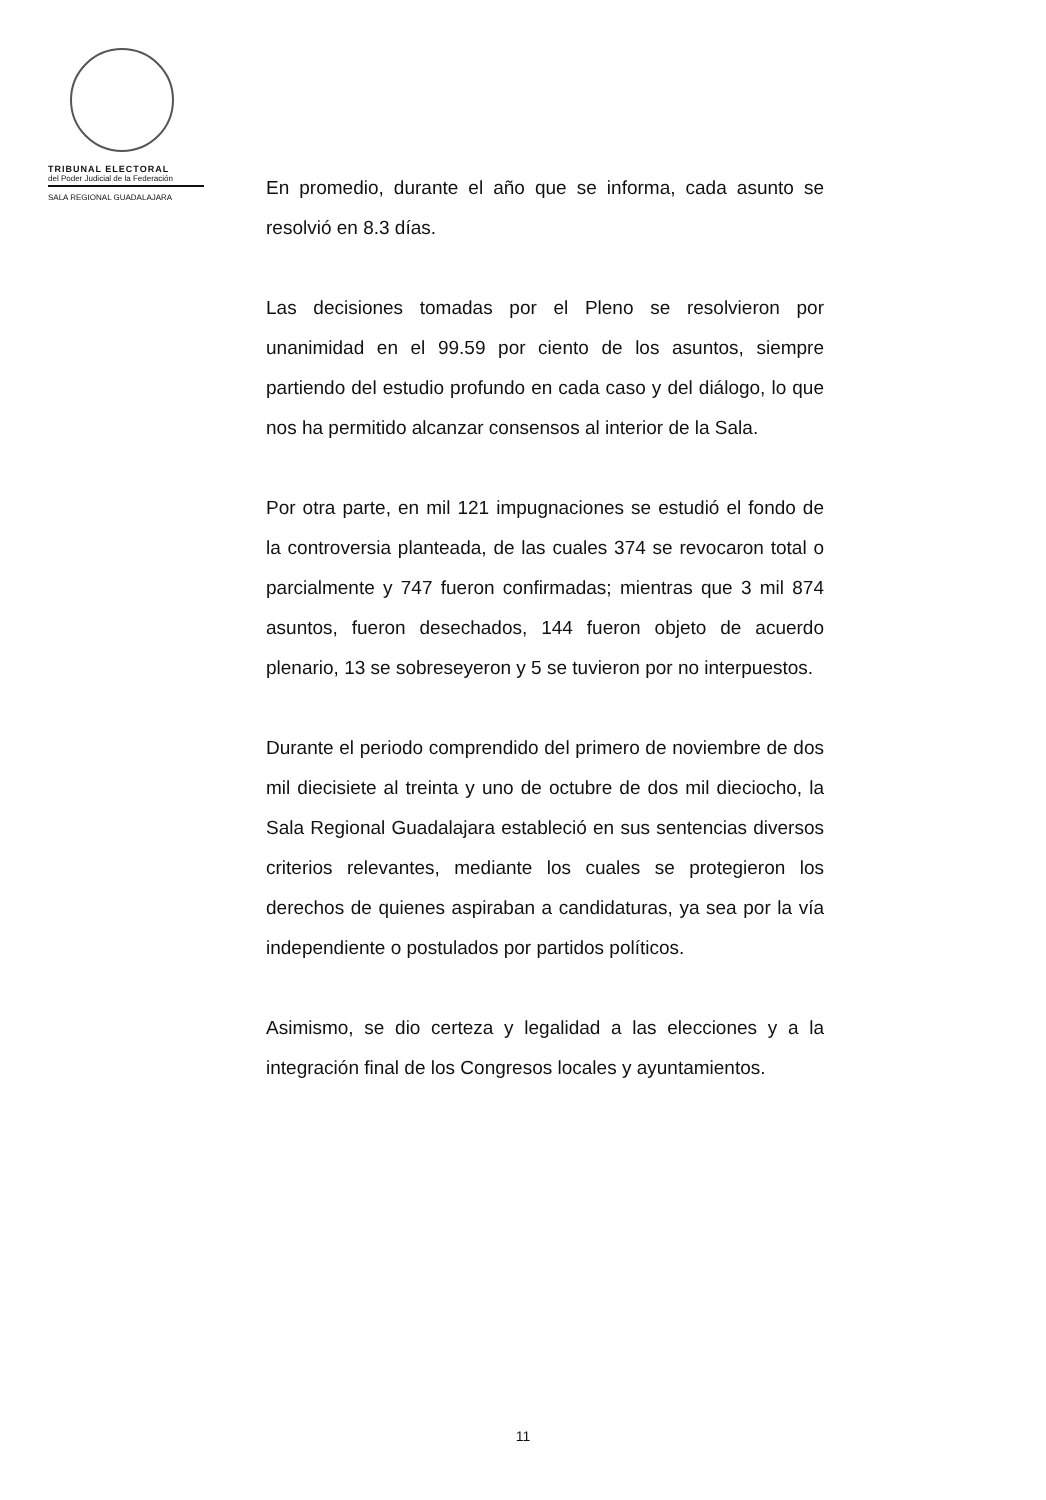TRIBUNAL ELECTORAL
del Poder Judicial de la Federación
SALA REGIONAL GUADALAJARA
En promedio, durante el año que se informa, cada asunto se resolvió en 8.3 días.
Las decisiones tomadas por el Pleno se resolvieron por unanimidad en el 99.59 por ciento de los asuntos, siempre partiendo del estudio profundo en cada caso y del diálogo, lo que nos ha permitido alcanzar consensos al interior de la Sala.
Por otra parte, en mil 121 impugnaciones se estudió el fondo de la controversia planteada, de las cuales 374 se revocaron total o parcialmente y 747 fueron confirmadas; mientras que 3 mil 874 asuntos, fueron desechados, 144 fueron objeto de acuerdo plenario, 13 se sobreseyeron y 5 se tuvieron por no interpuestos.
Durante el periodo comprendido del primero de noviembre de dos mil diecisiete al treinta y uno de octubre de dos mil dieciocho, la Sala Regional Guadalajara estableció en sus sentencias diversos criterios relevantes, mediante los cuales se protegieron los derechos de quienes aspiraban a candidaturas, ya sea por la vía independiente o postulados por partidos políticos.
Asimismo, se dio certeza y legalidad a las elecciones y a la integración final de los Congresos locales y ayuntamientos.
11